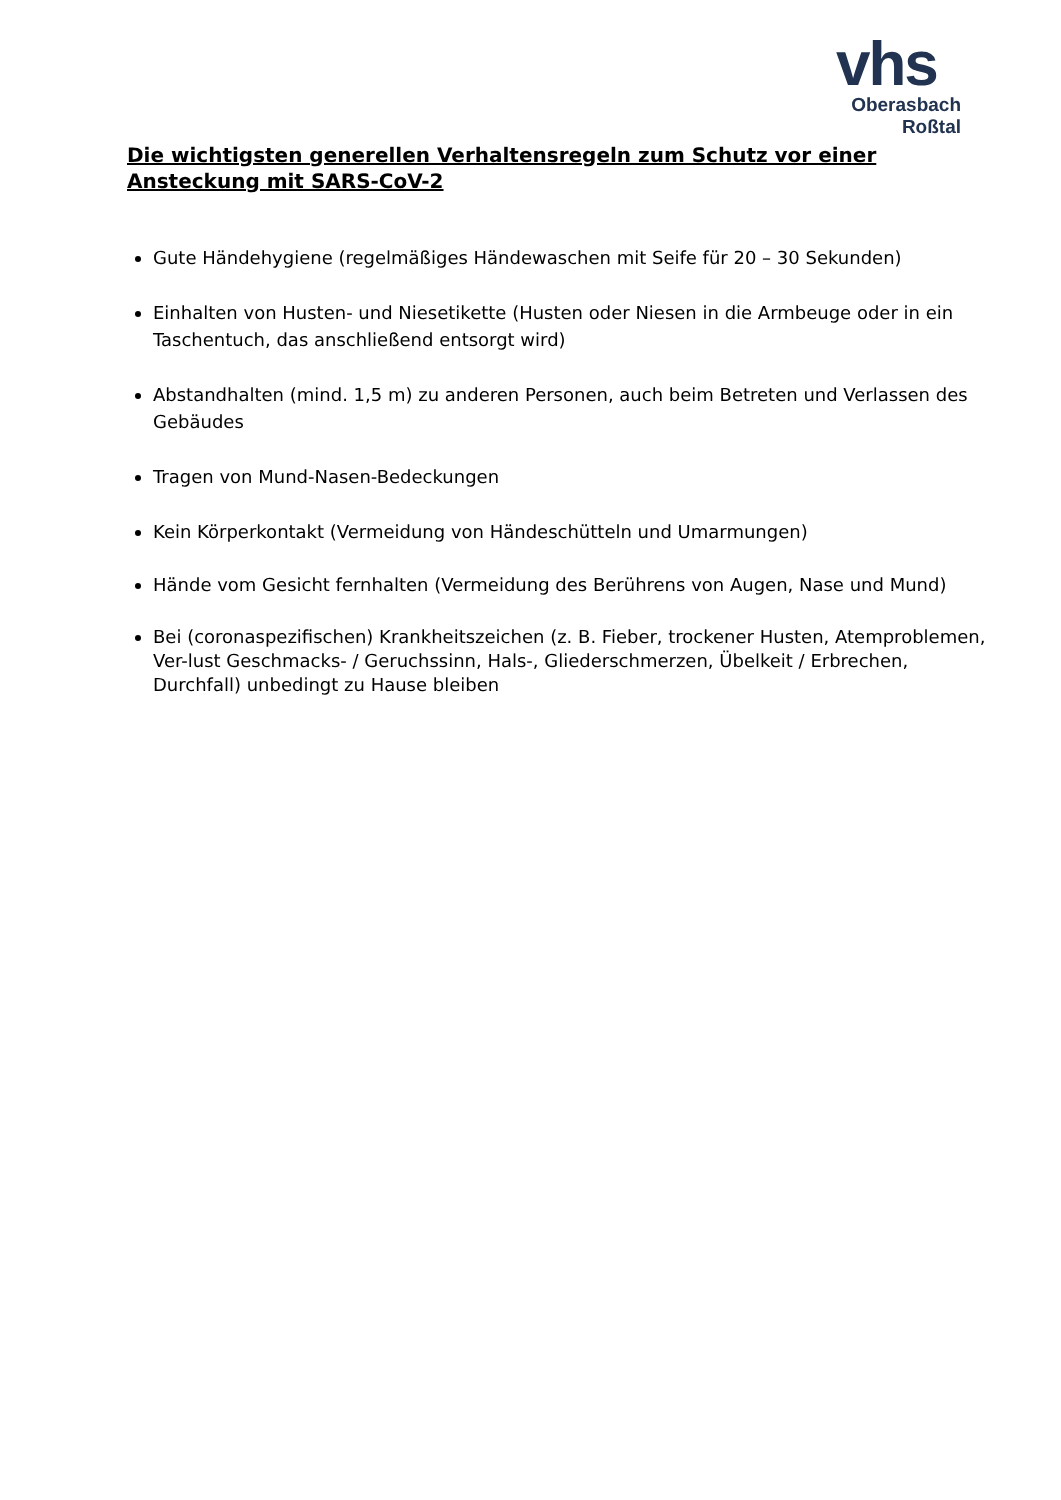vhs
Oberasbach
Roßtal
Die wichtigsten generellen Verhaltensregeln zum Schutz vor einer Ansteckung mit SARS-CoV-2
Gute Händehygiene (regelmäßiges Händewaschen mit Seife für 20 – 30 Sekunden)
Einhalten von Husten- und Niesetikette (Husten oder Niesen in die Armbeuge oder in ein Taschentuch, das anschließend entsorgt wird)
Abstandhalten (mind. 1,5 m) zu anderen Personen, auch beim Betreten und Verlassen des Gebäudes
Tragen von Mund-Nasen-Bedeckungen
Kein Körperkontakt (Vermeidung von Händeschütteln und Umarmungen)
Hände vom Gesicht fernhalten (Vermeidung des Berührens von Augen, Nase und Mund)
Bei (coronaspezifischen) Krankheitszeichen (z. B. Fieber, trockener Husten, Atemproblemen, Ver-lust Geschmacks- / Geruchssinn, Hals-, Gliederschmerzen, Übelkeit / Erbrechen, Durchfall) unbedingt zu Hause bleiben